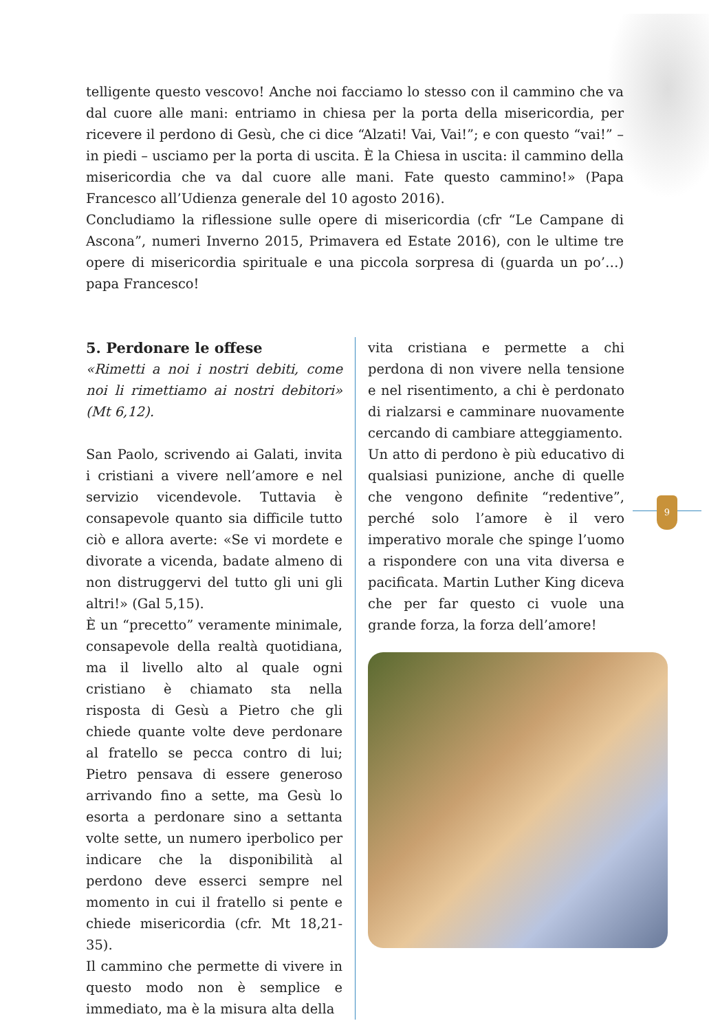telligente questo vescovo! Anche noi facciamo lo stesso con il cammino che va dal cuore alle mani: entriamo in chiesa per la porta della misericordia, per ricevere il perdono di Gesù, che ci dice “Alzati! Vai, Vai!”; e con questo “vai!” – in piedi – usciamo per la porta di uscita. È la Chiesa in uscita: il cammino della misericordia che va dal cuore alle mani. Fate questo cammino!» (Papa Francesco all’Udienza generale del 10 agosto 2016).
Concludiamo la riflessione sulle opere di misericordia (cfr “Le Campane di Ascona”, numeri Inverno 2015, Primavera ed Estate 2016), con le ultime tre opere di misericordia spirituale e una piccola sorpresa di (guarda un po’…) papa Francesco!
5. Perdonare le offese
«Rimetti a noi i nostri debiti, come noi li rimettiamo ai nostri debitori» (Mt 6,12).
San Paolo, scrivendo ai Galati, invita i cristiani a vivere nell’amore e nel servizio vicendevole. Tuttavia è consapevole quanto sia difficile tutto ciò e allora averte: «Se vi mordete e divorate a vicenda, badate almeno di non distruggervi del tutto gli uni gli altri!» (Gal 5,15).
È un “precetto” veramente minimale, consapevole della realtà quotidiana, ma il livello alto al quale ogni cristiano è chiamato sta nella risposta di Gesù a Pietro che gli chiede quante volte deve perdonare al fratello se pecca contro di lui; Pietro pensava di essere generoso arrivando fino a sette, ma Gesù lo esorta a perdonare sino a settanta volte sette, un numero iperbolico per indicare che la disponibilità al perdono deve esserci sempre nel momento in cui il fratello si pente e chiede misericordia (cfr. Mt 18,21-35).
Il cammino che permette di vivere in questo modo non è semplice e immediato, ma è la misura alta della
vita cristiana e permette a chi perdona di non vivere nella tensione e nel risentimento, a chi è perdonato di rialzarsi e camminare nuovamente cercando di cambiare atteggiamento.
Un atto di perdono è più educativo di qualsiasi punizione, anche di quelle che vengono definite “redentive”, perché solo l’amore è il vero imperativo morale che spinge l’uomo a rispondere con una vita diversa e pacificata. Martin Luther King diceva che per far questo ci vuole una grande forza, la forza dell’amore!
9